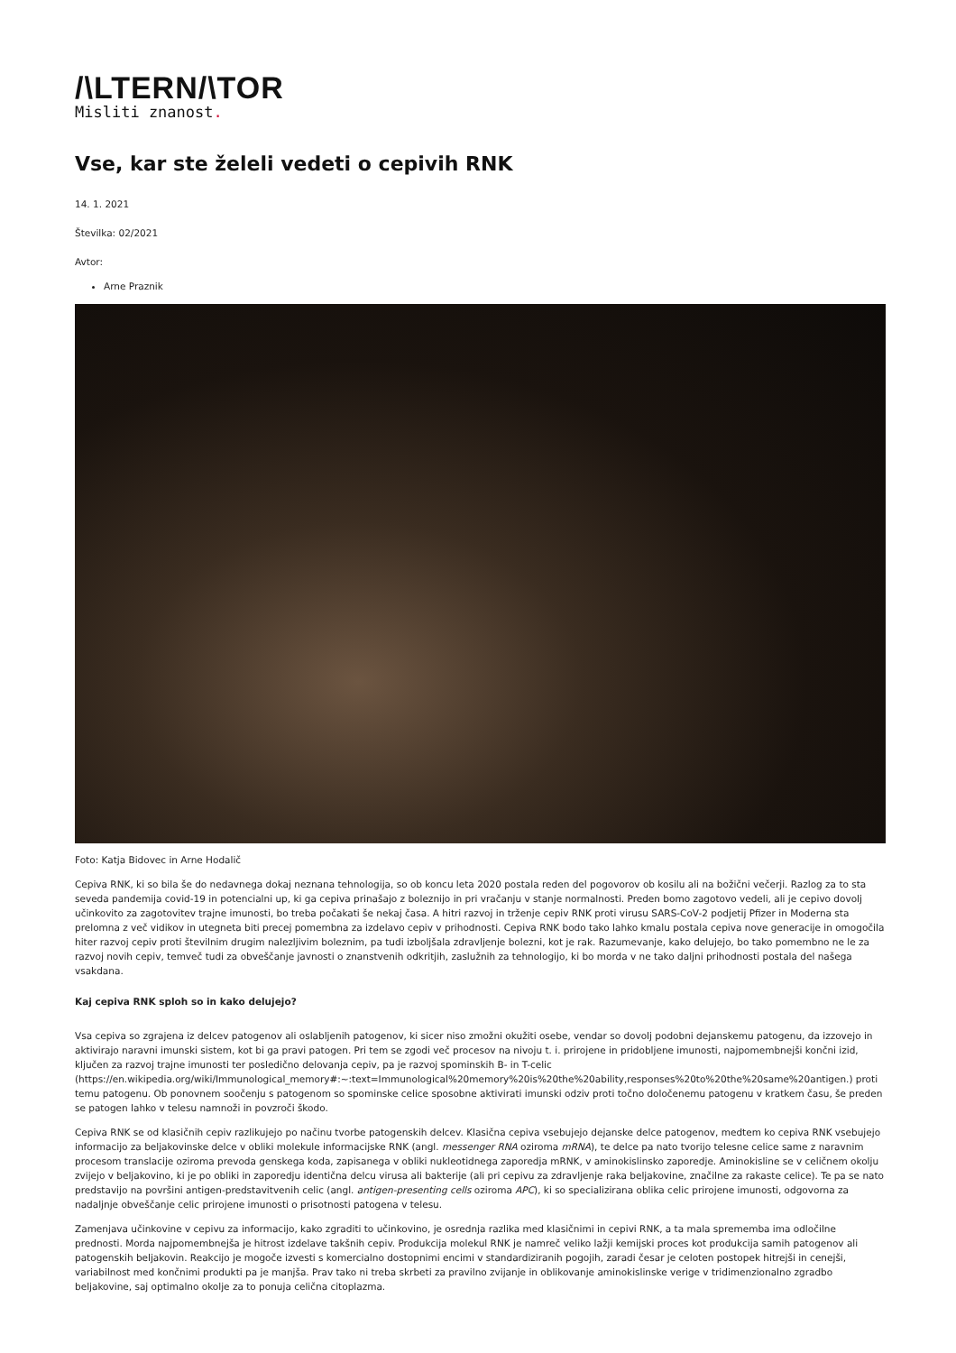/\LTERN/\TOR
Misliti znanost.
Vse, kar ste želeli vedeti o cepivih RNK
14. 1. 2021
Številka: 02/2021
Avtor:
Arne Praznik
Foto: Katja Bidovec in Arne Hodalič
Cepiva RNK, ki so bila še do nedavnega dokaj neznana tehnologija, so ob koncu leta 2020 postala reden del pogovorov ob kosilu ali na božični večerji. Razlog za to sta seveda pandemija covid-19 in potencialni up, ki ga cepiva prinašajo z boleznijo in pri vračanju v stanje normalnosti. Preden bomo zagotovo vedeli, ali je cepivo dovolj učinkovito za zagotovitev trajne imunosti, bo treba počakati še nekaj časa. A hitri razvoj in trženje cepiv RNK proti virusu SARS-CoV-2 podjetij Pfizer in Moderna sta prelomna z več vidikov in utegneta biti precej pomembna za izdelavo cepiv v prihodnosti. Cepiva RNK bodo tako lahko kmalu postala cepiva nove generacije in omogočila hiter razvoj cepiv proti številnim drugim nalezljivim boleznim, pa tudi izboljšala zdravljenje bolezni, kot je rak. Razumevanje, kako delujejo, bo tako pomembno ne le za razvoj novih cepiv, temveč tudi za obveščanje javnosti o znanstvenih odkritjih, zaslužnih za tehnologijo, ki bo morda v ne tako daljni prihodnosti postala del našega vsakdana.
Kaj cepiva RNK sploh so in kako delujejo?
Vsa cepiva so zgrajena iz delcev patogenov ali oslabljenih patogenov, ki sicer niso zmožni okužiti osebe, vendar so dovolj podobni dejanskemu patogenu, da izzovejo in aktivirajo naravni imunski sistem, kot bi ga pravi patogen. Pri tem se zgodi več procesov na nivoju t. i. prirojene in pridobljene imunosti, najpomembnejši končni izid, ključen za razvoj trajne imunosti ter posledično delovanja cepiv, pa je razvoj spominskih B- in T-celic (https://en.wikipedia.org/wiki/Immunological_memory#:~:text=Immunological%20memory%20is%20the%20ability,responses%20to%20the%20same%20antigen.) proti temu patogenu. Ob ponovnem soočenju s patogenom so spominske celice sposobne aktivirati imunski odziv proti točno določenemu patogenu v kratkem času, še preden se patogen lahko v telesu namnoži in povzroči škodo.
Cepiva RNK se od klasičnih cepiv razlikujejo po načinu tvorbe patogenskih delcev. Klasična cepiva vsebujejo dejanske delce patogenov, medtem ko cepiva RNK vsebujejo informacijo za beljakovinske delce v obliki molekule informacijske RNK (angl. messenger RNA oziroma mRNA), te delce pa nato tvorijo telesne celice same z naravnim procesom translacije oziroma prevoda genskega koda, zapisanega v obliki nukleotidnega zaporedja mRNK, v aminokislinsko zaporedje. Aminokisline se v celičnem okolju zvijejo v beljakovino, ki je po obliki in zaporedju identična delcu virusa ali bakterije (ali pri cepivu za zdravljenje raka beljakovine, značilne za rakaste celice). Te pa se nato predstavijo na površini antigen-predstavitvenih celic (angl. antigen-presenting cells oziroma APC), ki so specializirana oblika celic prirojene imunosti, odgovorna za nadaljnje obveščanje celic prirojene imunosti o prisotnosti patogena v telesu.
Zamenjava učinkovine v cepivu za informacijo, kako zgraditi to učinkovino, je osrednja razlika med klasičnimi in cepivi RNK, a ta mala sprememba ima odločilne prednosti. Morda najpomembnejša je hitrost izdelave takšnih cepiv. Produkcija molekul RNK je namreč veliko lažji kemijski proces kot produkcija samih patogenov ali patogenskih beljakovin. Reakcijo je mogoče izvesti s komercialno dostopnimi encimi v standardiziranih pogojih, zaradi česar je celoten postopek hitrejši in cenejši, variabilnost med končnimi produkti pa je manjša. Prav tako ni treba skrbeti za pravilno zvijanje in oblikovanje aminokislinske verige v tridimenzionalno zgradbo beljakovine, saj optimalno okolje za to ponuja celična citoplazma.